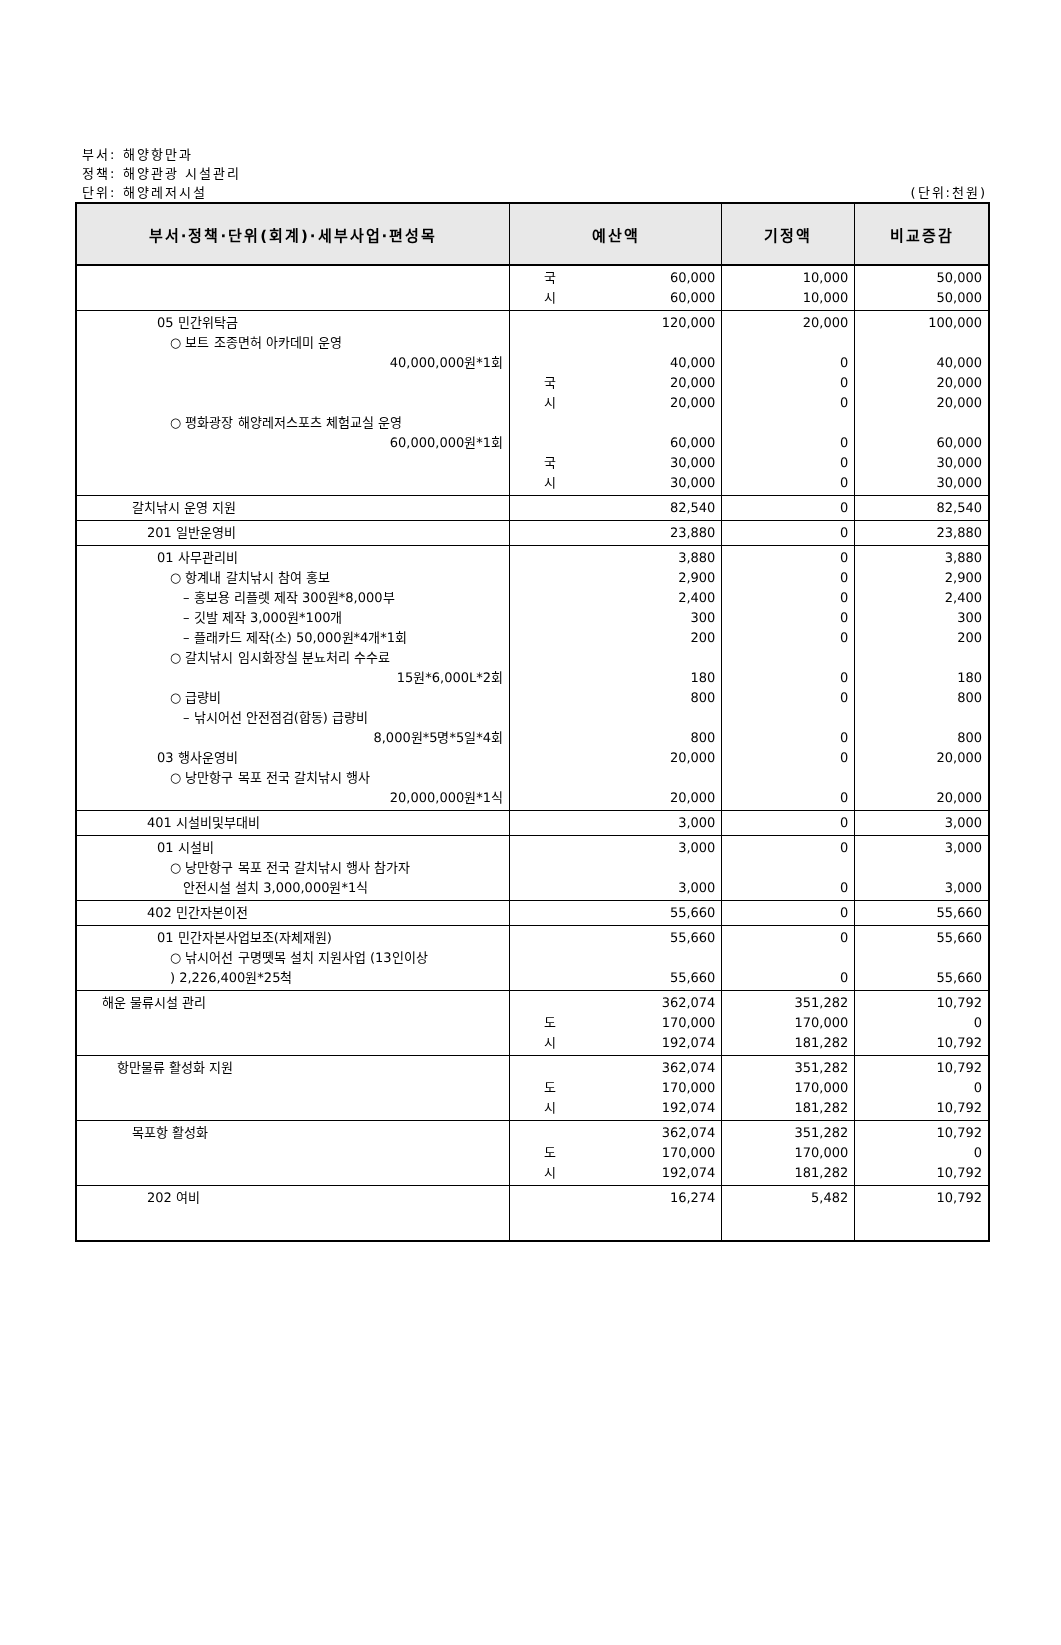부서: 해양항만과
정책: 해양관광 시설관리
단위: 해양레저시설 (단위:천원)
| 부서·정책·단위(회계)·세부사업·편성목 | 예산액 | 기정액 | 비교증감 |
| --- | --- | --- | --- |
| | 국 시 60,000 60,000 | 10,000 10,000 | 50,000 50,000 |
| 05 민간위탁금 ○ 보트 조종면허 아카데미 운영 40,000,000원*1회 ○ 평화광장 해양레저스포츠 체험교실 운영 60,000,000원*1회 | 120,000 40,000 국 시 20,000 20,000 60,000 국 시 30,000 30,000 | 20,000 0 0 0 0 0 0 | 100,000 40,000 20,000 20,000 60,000 30,000 30,000 |
| 갈치낚시 운영 지원 | 82,540 | 0 | 82,540 |
| 201 일반운영비 | 23,880 | 0 | 23,880 |
| 01 사무관리비 ○ 항계내 갈치낚시 참여 홍보 – 홍보용 리플렛 제작 300원*8,000부 – 깃발 제작 3,000원*100개 – 플래카드 제작(소) 50,000원*4개*1회 ○ 갈치낚시 임시화장실 분뇨처리 수수료 15원*6,000L*2회 ○ 급량비 – 낚시어선 안전점검(합동) 급량비 8,000원*5명*5일*4회 03 행사운영비 ○ 낭만항구 목포 전국 갈치낚시 행사 20,000,000원*1식 | 3,880 2,900 2,400 300 200 180 800 800 20,000 20,000 | 0 0 0 0 0 0 0 0 0 0 | 3,880 2,900 2,400 300 200 180 800 800 20,000 20,000 |
| 401 시설비및부대비 | 3,000 | 0 | 3,000 |
| 01 시설비 ○ 낭만항구 목포 전국 갈치낚시 행사 참가자 안전시설 설치 3,000,000원*1식 | 3,000 3,000 | 0 0 | 3,000 3,000 |
| 402 민간자본이전 | 55,660 | 0 | 55,660 |
| 01 민간자본사업보조(자체재원) ○ 낚시어선 구명뗏목 설치 지원사업 (13인이상 ) 2,226,400원*25척 | 55,660 55,660 | 0 0 | 55,660 55,660 |
| 해운 물류시설 관리 | 362,074 도 시 170,000 192,074 | 351,282 170,000 181,282 | 10,792 0 10,792 |
| 항만물류 활성화 지원 | 362,074 도 시 170,000 192,074 | 351,282 170,000 181,282 | 10,792 0 10,792 |
| 목포항 활성화 | 362,074 도 시 170,000 192,074 | 351,282 170,000 181,282 | 10,792 0 10,792 |
| 202 여비 | 16,274 | 5,482 | 10,792 |